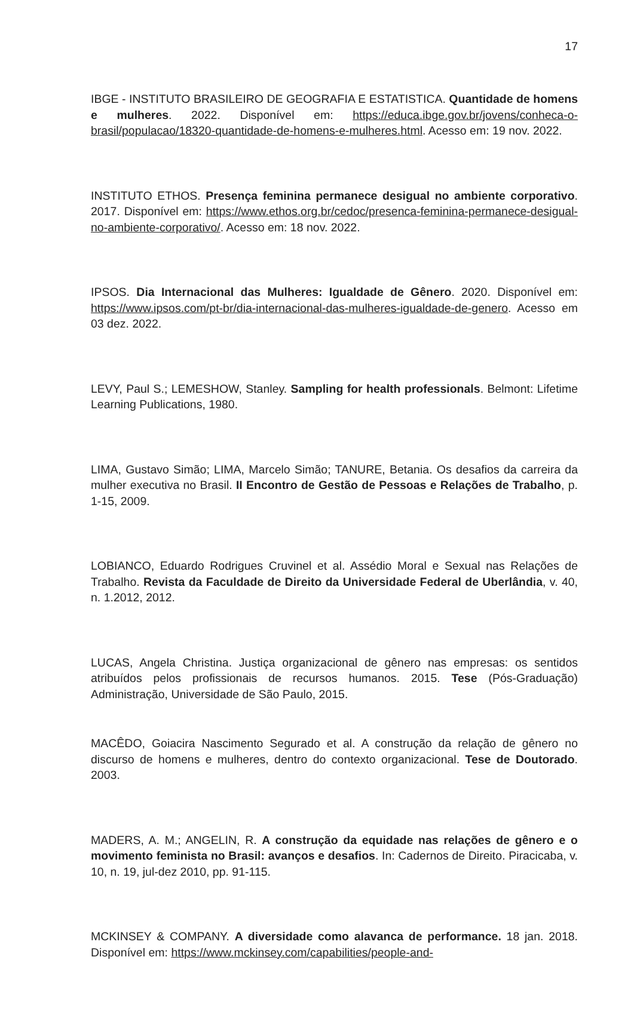17
IBGE - INSTITUTO BRASILEIRO DE GEOGRAFIA E ESTATISTICA. Quantidade de homens e mulheres. 2022. Disponível em: https://educa.ibge.gov.br/jovens/conheca-o-brasil/populacao/18320-quantidade-de-homens-e-mulheres.html. Acesso em: 19 nov. 2022.
INSTITUTO ETHOS. Presença feminina permanece desigual no ambiente corporativo. 2017. Disponível em: https://www.ethos.org.br/cedoc/presenca-feminina-permanece-desigual-no-ambiente-corporativo/. Acesso em: 18 nov. 2022.
IPSOS. Dia Internacional das Mulheres: Igualdade de Gênero. 2020. Disponível em: https://www.ipsos.com/pt-br/dia-internacional-das-mulheres-igualdade-de-genero. Acesso em 03 dez. 2022.
LEVY, Paul S.; LEMESHOW, Stanley. Sampling for health professionals. Belmont: Lifetime Learning Publications, 1980.
LIMA, Gustavo Simão; LIMA, Marcelo Simão; TANURE, Betania. Os desafios da carreira da mulher executiva no Brasil. II Encontro de Gestão de Pessoas e Relações de Trabalho, p. 1-15, 2009.
LOBIANCO, Eduardo Rodrigues Cruvinel et al. Assédio Moral e Sexual nas Relações de Trabalho. Revista da Faculdade de Direito da Universidade Federal de Uberlândia, v. 40, n. 1.2012, 2012.
LUCAS, Angela Christina. Justiça organizacional de gênero nas empresas: os sentidos atribuídos pelos profissionais de recursos humanos. 2015. Tese (Pós-Graduação) Administração, Universidade de São Paulo, 2015.
MACÊDO, Goiacira Nascimento Segurado et al. A construção da relação de gênero no discurso de homens e mulheres, dentro do contexto organizacional. Tese de Doutorado. 2003.
MADERS, A. M.; ANGELIN, R. A construção da equidade nas relações de gênero e o movimento feminista no Brasil: avanços e desafios. In: Cadernos de Direito. Piracicaba, v. 10, n. 19, jul-dez 2010, pp. 91-115.
MCKINSEY & COMPANY. A diversidade como alavanca de performance. 18 jan. 2018. Disponível em: https://www.mckinsey.com/capabilities/people-and-